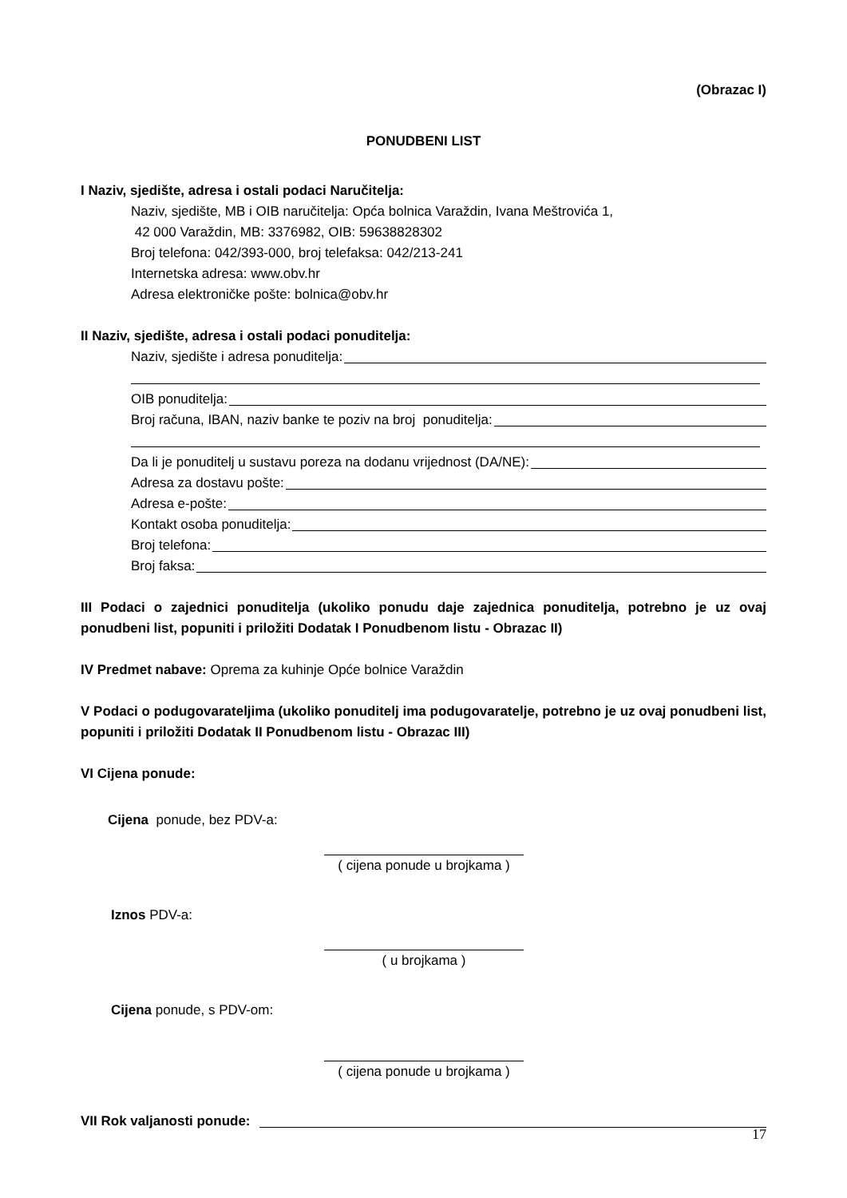(Obrazac I)
PONUDBENI LIST
I Naziv, sjedište, adresa i ostali podaci Naručitelja:
Naziv, sjedište, MB i OIB naručitelja: Opća bolnica Varaždin, Ivana Meštrovića 1,
42 000 Varaždin, MB: 3376982, OIB: 59638828302
Broj telefona: 042/393-000, broj telefaksa: 042/213-241
Internetska adresa: www.obv.hr
Adresa elektroničke pošte: bolnica@obv.hr
II Naziv, sjedište, adresa i ostali podaci ponuditelja:
Naziv, sjedište i adresa ponuditelja:
OIB ponuditelja:
Broj računa, IBAN, naziv banke te poziv na broj ponuditelja:
Da li je ponuditelj u sustavu poreza na dodanu vrijednost (DA/NE):
Adresa za dostavu pošte:
Adresa e-pošte:
Kontakt osoba ponuditelja:
Broj telefona:
Broj faksa:
III Podaci o zajednici ponuditelja (ukoliko ponudu daje zajednica ponuditelja, potrebno je uz ovaj ponudbeni list, popuniti i priložiti Dodatak I Ponudbenom listu - Obrazac II)
IV Predmet nabave: Oprema za kuhinje Opće bolnice Varaždin
V Podaci o podugovarateljima (ukoliko ponuditelj ima podugovaratelje, potrebno je uz ovaj ponudbeni list, popuniti i priložiti Dodatak II Ponudbenom listu - Obrazac III)
VI Cijena ponude:
Cijena ponude, bez PDV-a:
( cijena ponude u brojkama )
Iznos PDV-a:
( u brojkama )
Cijena ponude, s PDV-om:
( cijena ponude u brojkama )
VII Rok valjanosti ponude:
17